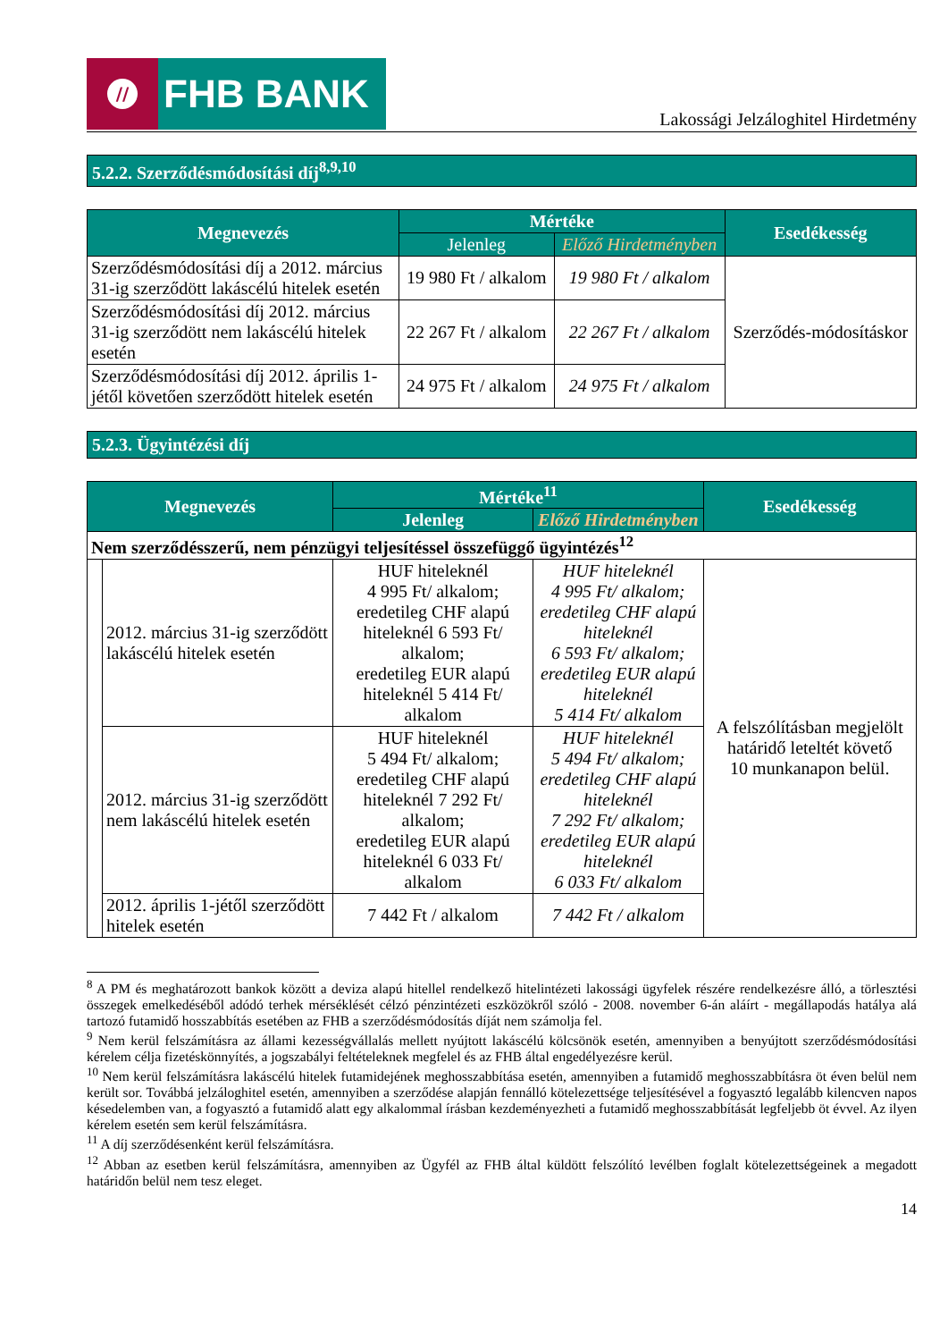//
FHB BANK
Lakossági Jelzáloghitel Hirdetmény
5.2.2. Szerződésmódosítási díj<sup>8,9,10</sup>
| Megnevezés | Mértéke | | Esedékesség |
| --- | --- | --- | --- |
| | Jelenleg | Előző Hirdetményben | |
| Szerződésmódosítási díj a 2012. március 31-ig szerződött lakáscélú hitelek esetén | 19 980 Ft / alkalom | 19 980 Ft / alkalom | Szerződés-módosításkor |
| Szerződésmódosítási díj 2012. március 31-ig szerződött nem lakáscélú hitelek esetén | 22 267 Ft / alkalom | 22 267 Ft / alkalom | |
| Szerződésmódosítási díj 2012. április 1-jétől követően szerződött hitelek esetén | 24 975 Ft / alkalom | 24 975 Ft / alkalom | |
5.2.3. Ügyintézési díj
| Megnevezés | | Mértéke<sup>11</sup> | | Esedékesség |
| --- | --- | --- | --- | --- |
| | | Jelenleg | Előző Hirdetményben | |
| Nem szerződésszerű, nem pénzügyi teljesítéssel összefüggő ügyintézés<sup>12</sup> | | | | |
| | 2012. március 31-ig szerződött lakáscélú hitelek esetén | HUF hiteleknél 4 995 Ft/ alkalom; eredetileg CHF alapú hiteleknél 6 593 Ft/ alkalom; eredetileg EUR alapú hiteleknél 5 414 Ft/ alkalom | HUF hiteleknél 4 995 Ft/ alkalom; eredetileg CHF alapú hiteleknél 6 593 Ft/ alkalom; eredetileg EUR alapú hiteleknél 5 414 Ft/ alkalom | A felszólításban megjelölt határidő leteltét követő 10 munkanapon belül. |
| | 2012. március 31-ig szerződött nem lakáscélú hitelek esetén | HUF hiteleknél 5 494 Ft/ alkalom; eredetileg CHF alapú hiteleknél 7 292 Ft/ alkalom; eredetileg EUR alapú hiteleknél 6 033 Ft/ alkalom | HUF hiteleknél 5 494 Ft/ alkalom; eredetileg CHF alapú hiteleknél 7 292 Ft/ alkalom; eredetileg EUR alapú hiteleknél 6 033 Ft/ alkalom | |
| | 2012. április 1-jétől szerződött hitelek esetén | 7 442 Ft / alkalom | 7 442 Ft / alkalom | |
<sup>8</sup> A PM és meghatározott bankok között a deviza alapú hitellel rendelkező hitelintézeti lakossági ügyfelek részére rendelkezésre álló, a törlesztési összegek emelkedéséből adódó terhek mérséklését célzó pénzintézeti eszközökről szóló - 2008. november 6-án aláírt - megállapodás hatálya alá tartozó futamidő hosszabbítás esetében az FHB a szerződésmódosítás díját nem számolja fel.
<sup>9</sup> Nem kerül felszámításra az állami kezességvállalás mellett nyújtott lakáscélú kölcsönök esetén, amennyiben a benyújtott szerződésmódosítási kérelem célja fizetéskönnyítés, a jogszabályi feltételeknek megfelel és az FHB által engedélyezésre kerül.
<sup>10</sup> Nem kerül felszámításra lakáscélú hitelek futamidejének meghosszabbítása esetén, amennyiben a futamidő meghosszabbításra öt éven belül nem került sor. Továbbá jelzáloghitel esetén, amennyiben a szerződése alapján fennálló kötelezettsége teljesítésével a fogyasztó legalább kilencven napos késedelemben van, a fogyasztó a futamidő alatt egy alkalommal írásban kezdeményezheti a futamidő meghosszabbítását legfeljebb öt évvel. Az ilyen kérelem esetén sem kerül felszámításra.
<sup>11</sup> A díj szerződésenként kerül felszámításra.
<sup>12</sup> Abban az esetben kerül felszámításra, amennyiben az Ügyfél az FHB által küldött felszólító levélben foglalt kötelezettségeinek a megadott határidőn belül nem tesz eleget.
14